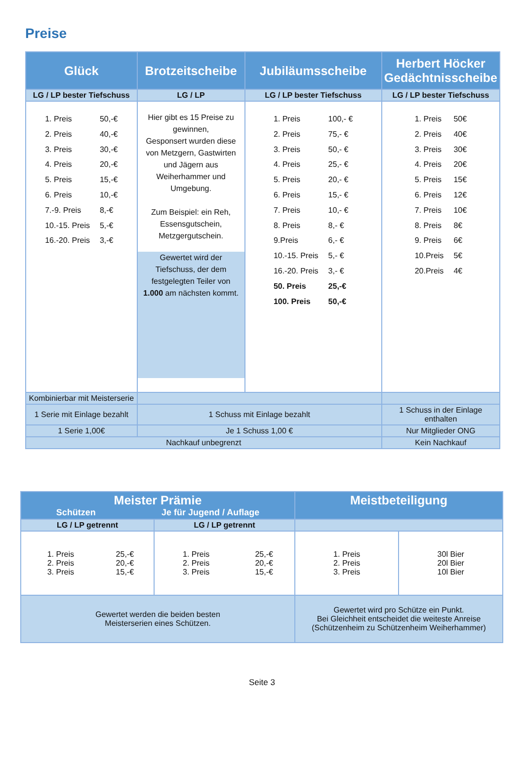Preise
| Glück | Brotzeitscheibe | Jubiläumsscheibe | Herbert Höcker Gedächtnisscheibe |
| --- | --- | --- | --- |
| LG / LP bester Tiefschuss | LG / LP | LG / LP bester Tiefschuss | LG / LP bester Tiefschuss |
| / 1. Preis / 50,-€ / / 2. Preis / 40,-€ / / 3. Preis / 30,-€ / / 4. Preis / 20,-€ / / 5. Preis / 15,-€ / / 6. Preis / 10,-€ / / 7.-9. Preis / 8,-€ / / 10.-15. Preis / 5,-€ / / 16.-20. Preis / 3,-€ / | Hier gibt es 15 Preise zu gewinnen, Gesponsert wurden diese von Metzgern, Gastwirten und Jägern aus Weiherhammer und Umgebung. Zum Beispiel: ein Reh, Essensgutschein, Metzgergutschein. Gewertet wird der Tiefschuss, der dem festgelegten Teiler von 1.000 am nächsten kommt. | / 1. Preis / 100,- € / / 2. Preis / 75,- € / / 3. Preis / 50,- € / / 4. Preis / 25,- € / / 5. Preis / 20,- € / / 6. Preis / 15,- € / / 7. Preis / 10,- € / / 8. Preis / 8,- € / / 9.Preis / 6,- € / / 10.-15. Preis / 5,- € / / 16.-20. Preis / 3,- € / / 50. Preis / 25,-€ / / 100. Preis / 50,-€ / | / 1. Preis / 50€ / / 2. Preis / 40€ / / 3. Preis / 30€ / / 4. Preis / 20€ / / 5. Preis / 15€ / / 6. Preis / 12€ / / 7. Preis / 10€ / / 8. Preis / 8€ / / 9. Preis / 6€ / / 10.Preis / 5€ / / 20.Preis / 4€ / |
| Kombinierbar mit Meisterserie | | | |
| 1 Serie mit Einlage bezahlt | 1 Schuss mit Einlage bezahlt | | 1 Schuss in der Einlage enthalten |
| 1 Serie 1,00€ | Je 1 Schuss 1,00 € | | Nur Mitglieder ONG |
| Nachkauf unbegrenzt | | | Kein Nachkauf |
| Meister Prämie Schützen Je für Jugend / Auflage | | Meistbeteiligung | |
| --- | --- | --- | --- |
| LG / LP getrennt | LG / LP getrennt | | |
| / 1. Preis 2. Preis 3. Preis / 25,-€ 20,-€ 15,-€ / | / 1. Preis 2. Preis 3. Preis / 25,-€ 20,-€ 15,-€ / | 1. Preis 2. Preis 3. Preis | 30l Bier 20l Bier 10l Bier |
| Gewertet werden die beiden besten Meisterserien eines Schützen. | | Gewertet wird pro Schütze ein Punkt. Bei Gleichheit entscheidet die weiteste Anreise (Schützenheim zu Schützenheim Weiherhammer) | |
Seite 3